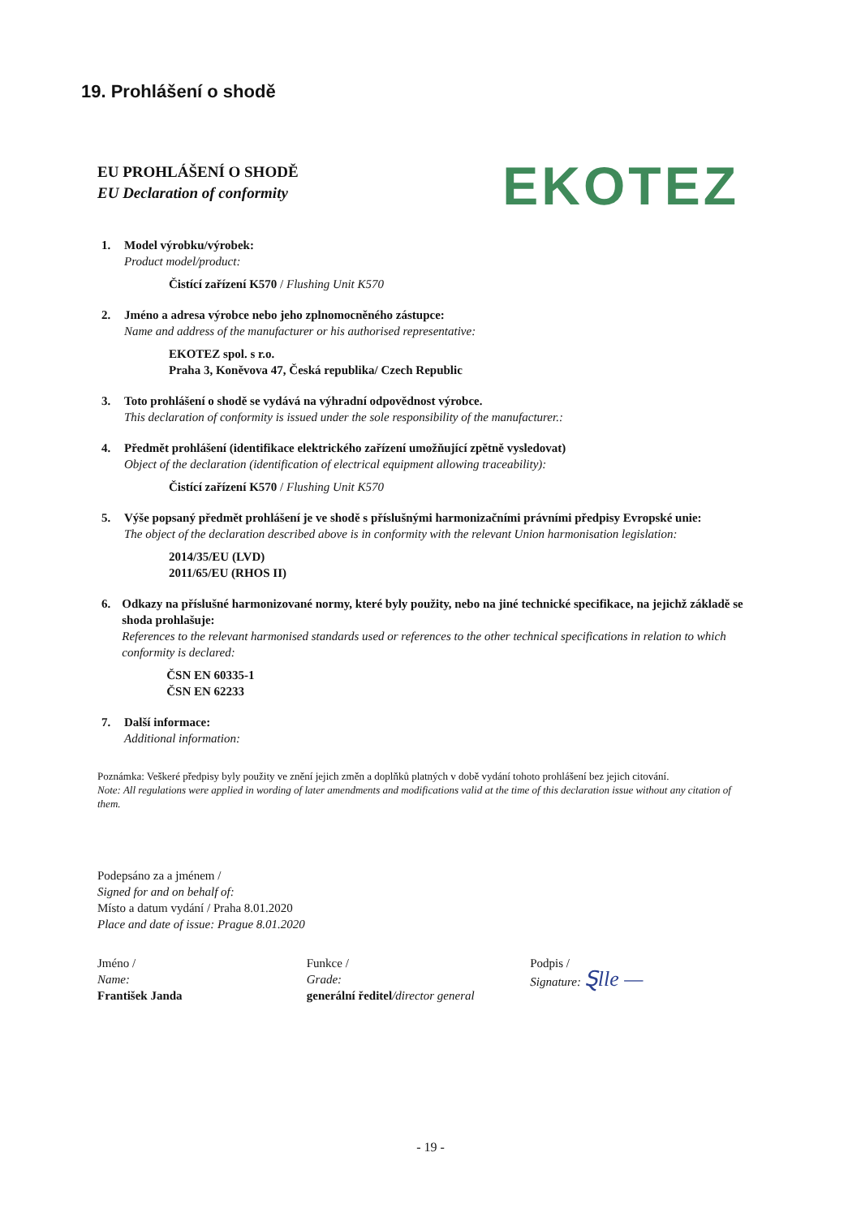19. Prohlášení o shodě
EU PROHLÁŠENÍ O SHODĚ
EU Declaration of conformity
EKOTEZ
1. Model výrobku/výrobek:
Product model/product:
Čistící zařízení K570 / Flushing Unit K570
2. Jméno a adresa výrobce nebo jeho zplnomocněného zástupce:
Name and address of the manufacturer or his authorised representative:
EKOTEZ spol. s r.o.
Praha 3, Koněvova 47, Česká republika/ Czech Republic
3. Toto prohlášení o shodě se vydává na výhradní odpovědnost výrobce.
This declaration of conformity is issued under the sole responsibility of the manufacturer.:
4. Předmět prohlášení (identifikace elektrického zařízení umožňující zpětně vysledovat)
Object of the declaration (identification of electrical equipment allowing traceability):
Čistící zařízení K570 / Flushing Unit K570
5. Výše popsaný předmět prohlášení je ve shodě s příslušnými harmonizačními právními předpisy Evropské unie:
The object of the declaration described above is in conformity with the relevant Union harmonisation legislation:
2014/35/EU (LVD)
2011/65/EU (RHOS II)
6. Odkazy na příslušné harmonizované normy, které byly použity, nebo na jiné technické specifikace, na jejichž základě se shoda prohlašuje:
References to the relevant harmonised standards used or references to the other technical specifications in relation to which conformity is declared:
ČSN EN 60335-1
ČSN EN 62233
7. Další informace:
Additional information:
Poznámka: Veškeré předpisy byly použity ve znění jejich změn a doplňků platných v době vydání tohoto prohlášení bez jejich citování.
Note: All regulations were applied in wording of later amendments and modifications valid at the time of this declaration issue without any citation of them.
Podepsáno za a jménem /
Signed for and on behalf of:
Místo a datum vydání / Praha 8.01.2020
Place and date of issue: Prague 8.01.2020
Jméno /
Name:
František Janda
Funkce /
Grade:
generální ředitel/director general
Podpis /
Signature: Ȿlle —
- 19 -